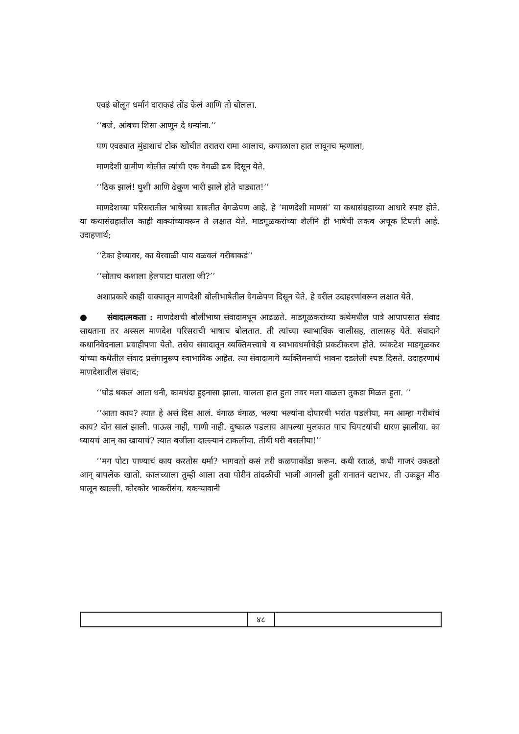एवढं बोलून धर्मानं दाराकडं तोंड केलं आणि तो बोलला.
‘‘बजे, आंबचा शिसा आणून दे धन्यांना.’’
पण एवढ्यात मुंडाशाचं टोक खोचीत तरातरा रामा आलाच, कपाळाला हात लावूनच म्हणाला,
माणदेशी ग्रामीण बोलीत त्यांची एक वेगळी ढब दिसून येते.
‘‘ठिक झालं! घुशी आणि ढेकूण भारी झाले होते वाड्यात!’’
माणदेशच्या परिसरातील भाषेच्या बाबतीत वेगळेपण आहे. हे ‘माणदेशी माणसं’ या कथासंग्रहाच्या आधारे स्पष्ट होते. या कथासंग्रहातील काही वाक्यांच्यावरून ते लक्षात येते. माडगूळकरांच्या शैलीने ही भाषेची लकब अचूक टिपली आहे. उदाहणार्थ;
‘‘टेका हेच्यावर, का येरवाळी पाय वळवलं गरीबाकडं’’
‘‘सोताच कशाला हेलपाटा घातला जी?’’
अशाप्रकारे काही वाक्यातून माणदेशी बोलीभाषेतील वेगळेपण दिसून येते. हे वरील उदाहरणांवरून लक्षात येते.
● संवादात्मकता : माणदेशची बोलीभाषा संवादामधून आढळते. माडगूळकरांच्या कथेमधील पात्रे आपापसात संवाद साधताना तर अस्सल माणदेश परिसराची भाषाच बोलतात. ती त्यांच्या स्वाभाविक चालीसह, तालासह येते. संवादाने कथानिवेदनाला प्रवाहीपणा येतो. तसेच संवादातून व्यक्तिमत्त्वाचे व स्वभावधर्माचेही प्रकटीकरण होते. व्यंकटेश माडगूळकर यांच्या कथेतील संवाद प्रसंगानुरूप स्वाभाविक आहेत. त्या संवादामागे व्यक्तिमनाची भावना दडलेली स्पष्ट दिसते. उदाहरणार्थ माणदेशातील संवाद;
‘‘घोडं थकलं आता धनी, कामधंदा हुइनासा झाला. चालता हात हुता तवर मला वाळला तुकडा मिळत हुता. ’’
‘‘आता काय? त्यात हे असं दिस आलं. वंगाळ वंगाळ, भल्या भल्यांना दोपारची भरांत पडलीया, मग आम्हा गरीबांचं काय? दोन सालं झाली. पाऊस नाही, पाणी नाही. दुष्काळ पडलाय आपल्या मुलकात पाच चिपटयांची धारण झालीया. का घ्यायचं आन् का खायाचं? त्यात बजीला दाल्ल्यानं टाकलीया. तीबी घरी बसलीया!’’
‘‘मग पोटा पाण्याचं काय करतोस धर्मा? भागवतो कसं तरी कळणाकोंडा करून. कधी रताळं, कधी गाजरं उकडतो आन् बापलेक खातो. कालच्याला तुम्ही आला तवा पोरीनं तांदळीची भाजी आनली हुती रानातनं वटाभर. ती उकडून मीठ घालून खाल्ली. कोरकोर भाकरीसंग. बकऱ्यावानी
४८